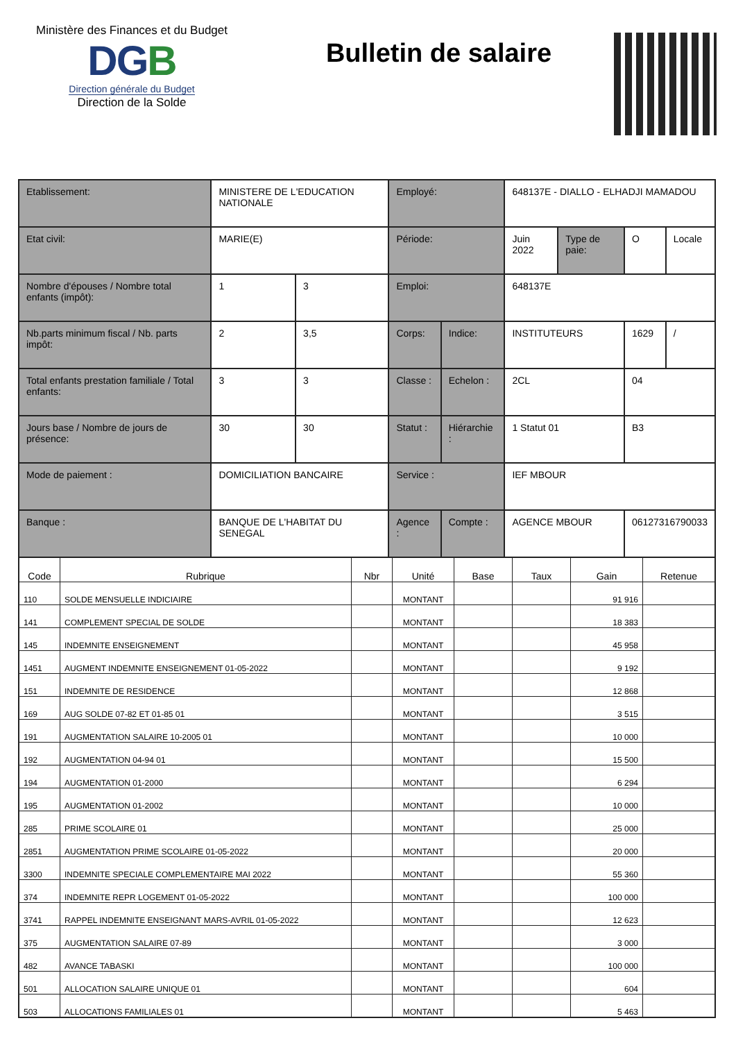Ministère des Finances et du Budget
DGB
Direction générale du Budget
Direction de la Solde
Bulletin de salaire
| Etablissement: | MINISTERE DE L'EDUCATION NATIONALE | | Employé: | | 648137E - DIALLO - ELHADJI MAMADOU | | | |
| Etat civil: | MARIE(E) | | Période: | | Juin 2022 | Type de paie: | O | Locale |
| Nombre d'épouses / Nombre total enfants (impôt): | 1 | 3 | Emploi: | | 648137E | | | |
| Nb.parts minimum fiscal / Nb. parts impôt: | 2 | 3,5 | Corps: | Indice: | INSTITUTEURS | | 1629 | / |
| Total enfants prestation familiale / Total enfants: | 3 | 3 | Classe : | Echelon : | 2CL | | 04 | |
| Jours base / Nombre de jours de présence: | 30 | 30 | Statut : | Hiérarchie : | 1 Statut 01 | | B3 | |
| Mode de paiement : | DOMICILIATION BANCAIRE | | Service : | | IEF MBOUR | | | |
| Banque : | BANQUE DE L'HABITAT DU SENEGAL | | Agence : | Compte : | AGENCE MBOUR | | 06127316790033 | |
| Code | Rubrique | Nbr | Unité | Base | Taux | Gain | Retenue |
| --- | --- | --- | --- | --- | --- | --- | --- |
| 110 | SOLDE MENSUELLE INDICIAIRE | | MONTANT | | | 91 916 | |
| 141 | COMPLEMENT SPECIAL DE SOLDE | | MONTANT | | | 18 383 | |
| 145 | INDEMNITE ENSEIGNEMENT | | MONTANT | | | 45 958 | |
| 1451 | AUGMENT INDEMNITE ENSEIGNEMENT 01-05-2022 | | MONTANT | | | 9 192 | |
| 151 | INDEMNITE DE RESIDENCE | | MONTANT | | | 12 868 | |
| 169 | AUG SOLDE 07-82 ET 01-85 01 | | MONTANT | | | 3 515 | |
| 191 | AUGMENTATION SALAIRE 10-2005 01 | | MONTANT | | | 10 000 | |
| 192 | AUGMENTATION 04-94 01 | | MONTANT | | | 15 500 | |
| 194 | AUGMENTATION 01-2000 | | MONTANT | | | 6 294 | |
| 195 | AUGMENTATION 01-2002 | | MONTANT | | | 10 000 | |
| 285 | PRIME SCOLAIRE 01 | | MONTANT | | | 25 000 | |
| 2851 | AUGMENTATION PRIME SCOLAIRE 01-05-2022 | | MONTANT | | | 20 000 | |
| 3300 | INDEMNITE SPECIALE COMPLEMENTAIRE MAI 2022 | | MONTANT | | | 55 360 | |
| 374 | INDEMNITE REPR LOGEMENT 01-05-2022 | | MONTANT | | | 100 000 | |
| 3741 | RAPPEL INDEMNITE ENSEIGNANT MARS-AVRIL 01-05-2022 | | MONTANT | | | 12 623 | |
| 375 | AUGMENTATION SALAIRE 07-89 | | MONTANT | | | 3 000 | |
| 482 | AVANCE TABASKI | | MONTANT | | | 100 000 | |
| 501 | ALLOCATION SALAIRE UNIQUE 01 | | MONTANT | | | 604 | |
| 503 | ALLOCATIONS FAMILIALES 01 | | MONTANT | | | 5 463 | |